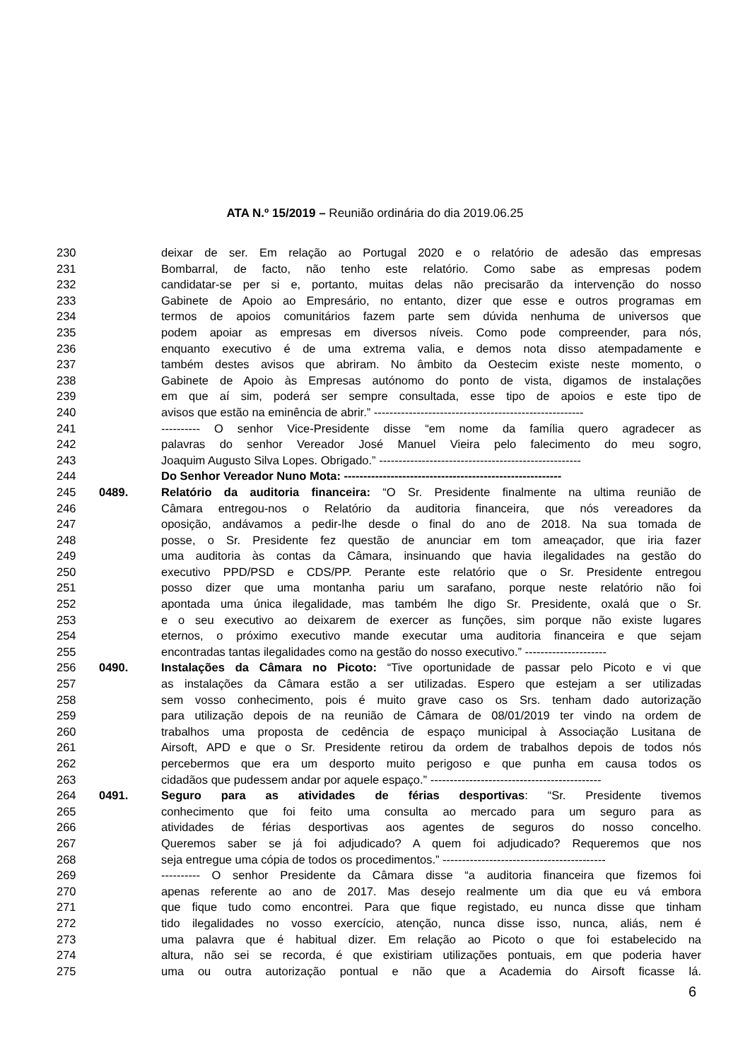ATA N.º 15/2019 – Reunião ordinária do dia 2019.06.25
230 deixar de ser. Em relação ao Portugal 2020 e o relatório de adesão das empresas
231 Bombarral, de facto, não tenho este relatório. Como sabe as empresas podem
232 candidatar-se per si e, portanto, muitas delas não precisarão da intervenção do nosso
233 Gabinete de Apoio ao Empresário, no entanto, dizer que esse e outros programas em
234 termos de apoios comunitários fazem parte sem dúvida nenhuma de universos que
235 podem apoiar as empresas em diversos níveis. Como pode compreender, para nós,
236 enquanto executivo é de uma extrema valia, e demos nota disso atempadamente e
237 também destes avisos que abriram. No âmbito da Oestecim existe neste momento, o
238 Gabinete de Apoio às Empresas autónomo do ponto de vista, digamos de instalações
239 em que aí sim, poderá ser sempre consultada, esse tipo de apoios e este tipo de
240 avisos que estão na eminência de abrir.” ------------------------------------------------------
241 ---------- O senhor Vice-Presidente disse “em nome da família quero agradecer as
242 palavras do senhor Vereador José Manuel Vieira pelo falecimento do meu sogro,
243 Joaquim Augusto Silva Lopes. Obrigado.” ----------------------------------------------------
244 Do Senhor Vereador Nuno Mota: --------------------------------------------------------
245 0489. Relatório da auditoria financeira: “O Sr. Presidente finalmente na ultima reunião de
246 Câmara entregou-nos o Relatório da auditoria financeira, que nós vereadores da
247 oposição, andávamos a pedir-lhe desde o final do ano de 2018. Na sua tomada de
248 posse, o Sr. Presidente fez questão de anunciar em tom ameaçador, que iria fazer
249 uma auditoria às contas da Câmara, insinuando que havia ilegalidades na gestão do
250 executivo PPD/PSD e CDS/PP. Perante este relatório que o Sr. Presidente entregou
251 posso dizer que uma montanha pariu um sarafano, porque neste relatório não foi
252 apontada uma única ilegalidade, mas também lhe digo Sr. Presidente, oxalá que o Sr.
253 e o seu executivo ao deixarem de exercer as funções, sim porque não existe lugares
254 eternos, o próximo executivo mande executar uma auditoria financeira e que sejam
255 encontradas tantas ilegalidades como na gestão do nosso executivo.” ---------------------
256 0490. Instalações da Câmara no Picoto: “Tive oportunidade de passar pelo Picoto e vi que
257 as instalações da Câmara estão a ser utilizadas. Espero que estejam a ser utilizadas
258 sem vosso conhecimento, pois é muito grave caso os Srs. tenham dado autorização
259 para utilização depois de na reunião de Câmara de 08/01/2019 ter vindo na ordem de
260 trabalhos uma proposta de cedência de espaço municipal à Associação Lusitana de
261 Airsoft, APD e que o Sr. Presidente retirou da ordem de trabalhos depois de todos nós
262 percebermos que era um desporto muito perigoso e que punha em causa todos os
263 cidadãos que pudessem andar por aquele espaço.” --------------------------------------------
264 0491. Seguro para as atividades de férias desportivas: “Sr. Presidente tivemos
265 conhecimento que foi feito uma consulta ao mercado para um seguro para as
266 atividades de férias desportivas aos agentes de seguros do nosso concelho.
267 Queremos saber se já foi adjudicado? A quem foi adjudicado? Requeremos que nos
268 seja entregue uma cópia de todos os procedimentos.” ------------------------------------------
269 ---------- O senhor Presidente da Câmara disse “a auditoria financeira que fizemos foi
270 apenas referente ao ano de 2017. Mas desejo realmente um dia que eu vá embora
271 que fique tudo como encontrei. Para que fique registado, eu nunca disse que tinham
272 tido ilegalidades no vosso exercício, atenção, nunca disse isso, nunca, aliás, nem é
273 uma palavra que é habitual dizer. Em relação ao Picoto o que foi estabelecido na
274 altura, não sei se recorda, é que existiriam utilizações pontuais, em que poderia haver
275 uma ou outra autorização pontual e não que a Academia do Airsoft ficasse lá.
6